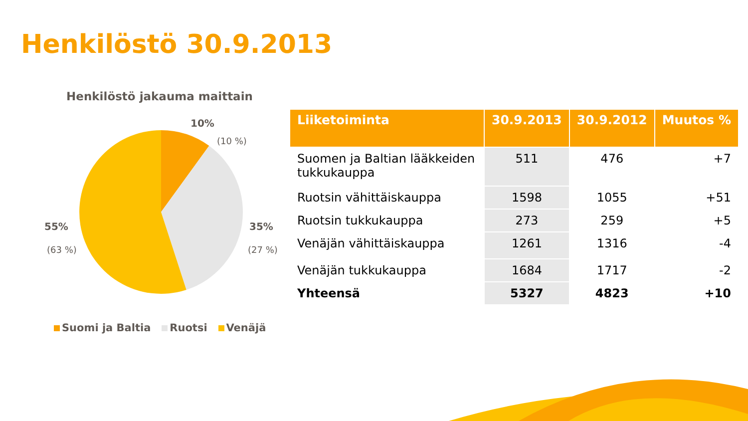Henkilöstö 30.9.2013
Henkilöstö jakauma maittain
10%
(10 %)
35%
(27 %)
55%
(63 %)
Suomi ja Baltia Ruotsi Venäjä
| Liiketoiminta | 30.9.2013 | 30.9.2012 | Muutos % |
| --- | --- | --- | --- |
| Suomen ja Baltian lääkkeiden tukkukauppa | 511 | 476 | +7 |
| Ruotsin vähittäiskauppa | 1598 | 1055 | +51 |
| Ruotsin tukkukauppa | 273 | 259 | +5 |
| Venäjän vähittäiskauppa | 1261 | 1316 | -4 |
| Venäjän tukkukauppa | 1684 | 1717 | -2 |
| Yhteensä | 5327 | 4823 | +10 |